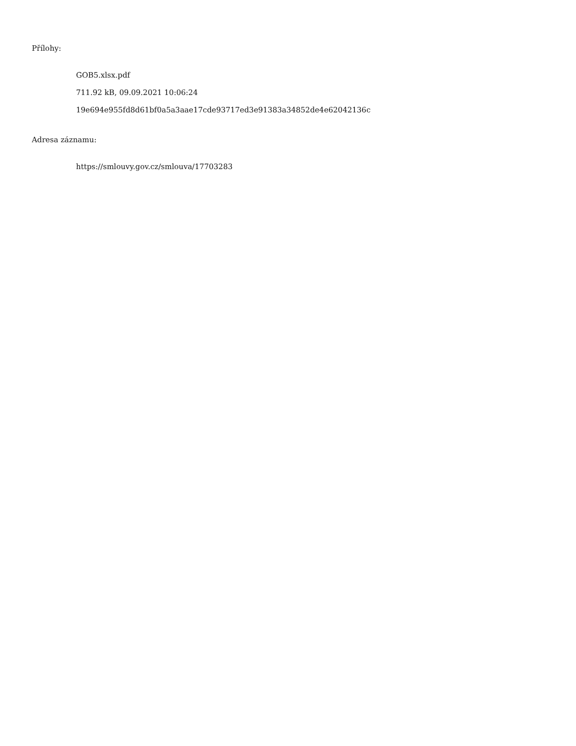Přílohy:
GOB5.xlsx.pdf
711.92 kB, 09.09.2021 10:06:24
19e694e955fd8d61bf0a5a3aae17cde93717ed3e91383a34852de4e62042136c
Adresa záznamu:
https://smlouvy.gov.cz/smlouva/17703283